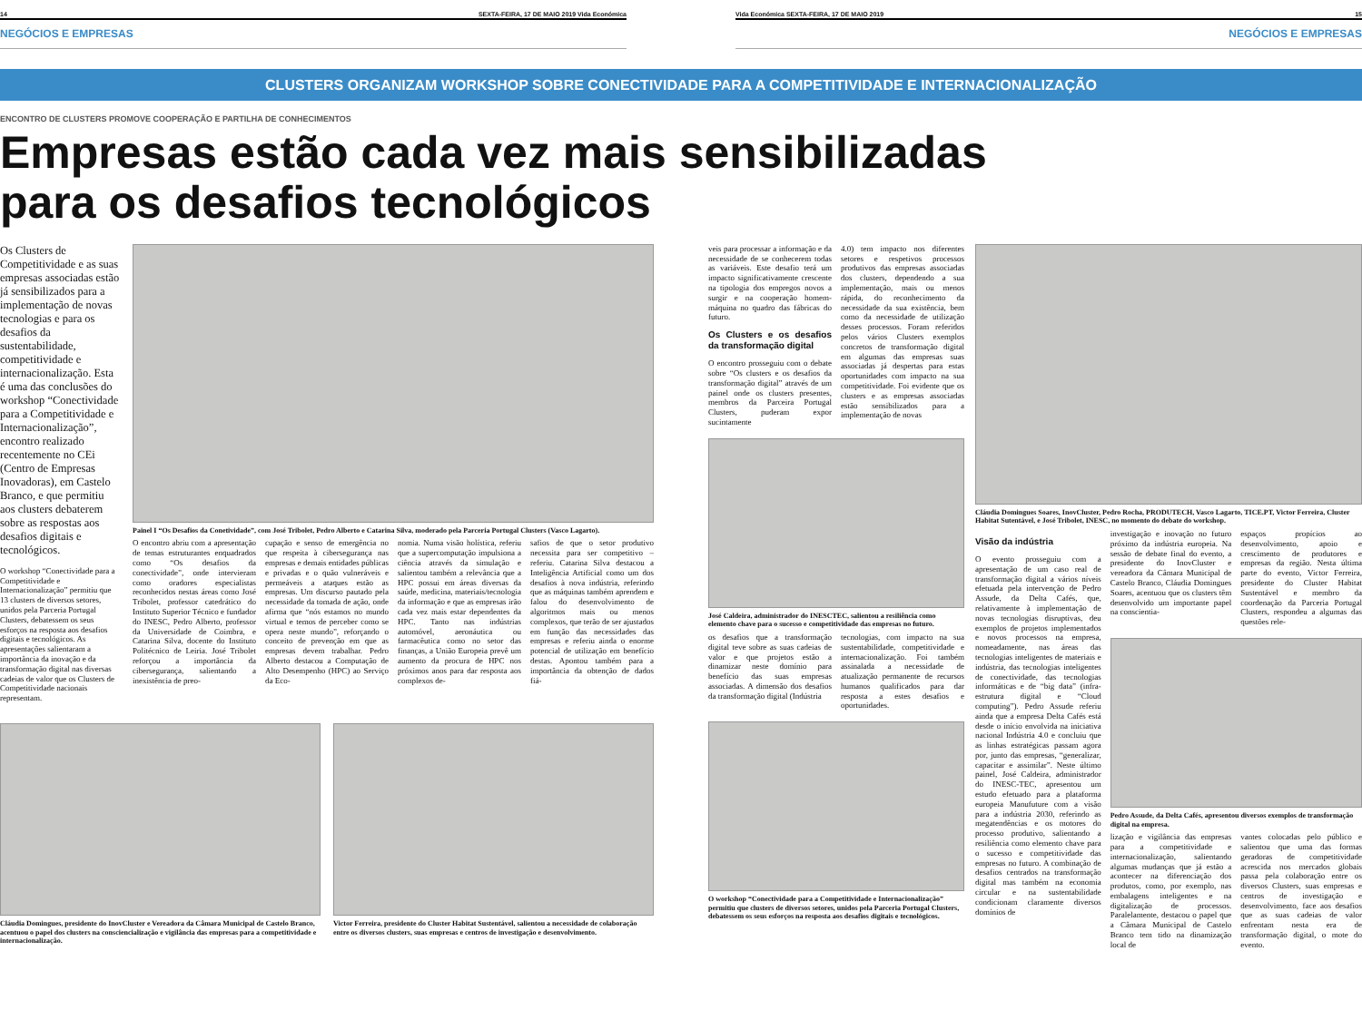14 SEXTA-FEIRA, 17 DE MAIO 2019 Vida Económica
NEGÓCIOS E EMPRESAS
Vida Económica SEXTA-FEIRA, 17 DE MAIO 2019 15
NEGÓCIOS E EMPRESAS
CLUSTERS ORGANIZAM WORKSHOP SOBRE CONECTIVIDADE PARA A COMPETITIVIDADE E INTERNACIONALIZAÇÃO
ENCONTRO DE CLUSTERS PROMOVE COOPERAÇÃO E PARTILHA DE CONHECIMENTOS
Empresas estão cada vez mais sensibilizadas
para os desafios tecnológicos
Os Clusters de Competitividade e as suas empresas associadas estão já sensibilizados para a implementação de novas tecnologias e para os desafios da sustentabilidade, competitividade e internacionalização. Esta é uma das conclusões do workshop “Conectividade para a Competitividade e Internacionalização”, encontro realizado recentemente no CEi (Centro de Empresas Inovadoras), em Castelo Branco, e que permitiu aos clusters debaterem sobre as respostas aos desafios digitais e tecnológicos.
O workshop “Conectividade para a Competitividade e Internacionalização” permitiu que 13 clusters de diversos setores, unidos pela Parceria Portugal Clusters, debatessem os seus esforços na resposta aos desafios digitais e tecnológicos. As apresentações salientaram a importância da inovação e da transformação digital nas diversas cadeias de valor que os Clusters de Competitividade nacionais representam.
Painel I “Os Desafios da Conetividade”, com José Tribolet, Pedro Alberto e Catarina Silva, moderado pela Parceria Portugal Clusters (Vasco Lagarto).
O encontro abriu com a apresentação de temas estruturantes enquadrados como “Os desafios da conectividade”, onde intervieram como oradores especialistas reconhecidos nestas áreas como José Tribolet, professor catedrático do Instituto Superior Técnico e fundador do INESC, Pedro Alberto, professor da Universidade de Coimbra, e Catarina Silva, docente do Instituto Politécnico de Leiria. José Tribolet reforçou a importância da cibersegurança, salientando a inexistência de preo-
cupação e senso de emergência no que respeita à cibersegurança nas empresas e demais entidades públicas e privadas e o quão vulneráveis e permeáveis a ataques estão as empresas. Um discurso pautado pela necessidade da tomada de ação, onde afirma que “nós estamos no mundo virtual e temos de perceber como se opera neste mundo”, reforçando o conceito de prevenção em que as empresas devem trabalhar. Pedro Alberto destacou a Computação de Alto Desempenho (HPC) ao Serviço da Eco-
nomia. Numa visão holística, referiu que a supercomputação impulsiona a ciência através da simulação e salientou também a relevância que a HPC possui em áreas diversas da saúde, medicina, materiais/tecnologia da informação e que as empresas irão cada vez mais estar dependentes da HPC. Tanto nas indústrias automóvel, aeronáutica ou farmacêutica como no setor das finanças, a União Europeia prevê um aumento da procura de HPC nos próximos anos para dar resposta aos complexos de-
safios de que o setor produtivo necessita para ser competitivo – referiu. Catarina Silva destacou a Inteligência Artificial como um dos desafios à nova indústria, referindo que as máquinas também aprendem e falou do desenvolvimento de algoritmos mais ou menos complexos, que terão de ser ajustados em função das necessidades das empresas e referiu ainda o enorme potencial de utilização em benefício destas. Apontou também para a importância da obtenção de dados fiá-
Cláudia Domingues, presidente do InovCluster e Vereadora da Câmara Municipal de Castelo Branco, acentuou o papel dos clusters na consciencialização e vigilância das empresas para a competitividade e internacionalização.
Victor Ferreira, presidente do Cluster Habitat Sustentável, salientou a necessidade de colaboração entre os diversos clusters, suas empresas e centros de investigação e desenvolvimento.
veis para processar a informação e da necessidade de se conhecerem todas as variáveis. Este desafio terá um impacto significativamente crescente na tipologia dos empregos novos a surgir e na cooperação homem-máquina no quadro das fábricas do futuro.
Os Clusters e os desafios da transformação digital
O encontro prosseguiu com o debate sobre “Os clusters e os desafios da transformação digital” através de um painel onde os clusters presentes, membros da Parceira Portugal Clusters, puderam expor sucintamente
4.0) tem impacto nos diferentes setores e respetivos processos produtivos das empresas associadas dos clusters, dependendo a sua implementação, mais ou menos rápida, do reconhecimento da necessidade da sua existência, bem como da necessidade de utilização desses processos. Foram referidos pelos vários Clusters exemplos concretos de transformação digital em algumas das empresas suas associadas já despertas para estas oportunidades com impacto na sua competitividade. Foi evidente que os clusters e as empresas associadas estão sensibilizados para a implementação de novas
José Caldeira, administrador do INESCTEC, salientou a resiliência como elemento chave para o sucesso e competitividade das empresas no futuro.
os desafios que a transformação digital teve sobre as suas cadeias de valor e que projetos estão a dinamizar neste domínio para benefício das suas empresas associadas. A dimensão dos desafios da transformação digital (Indústria
tecnologias, com impacto na sua sustentabilidade, competitividade e internacionalização. Foi também assinalada a necessidade de atualização permanente de recursos humanos qualificados para dar resposta a estes desafios e oportunidades.
O workshop “Conectividade para a Competitividade e Internacionalização” permitiu que clusters de diversos setores, unidos pela Parceria Portugal Clusters, debatessem os seus esforços na resposta aos desafios digitais e tecnológicos.
Cláudia Domingues Soares, InovCluster, Pedro Rocha, PRODUTECH, Vasco Lagarto, TICE.PT, Victor Ferreira, Cluster Habitat Sutentável, e José Tribolet, INESC, no momento do debate do workshop.
Visão da indústria
O evento prosseguiu com a apresentação de um caso real de transformação digital a vários níveis efetuada pela intervenção de Pedro Assude, da Delta Cafés, que, relativamente à implementação de novas tecnologias disruptivas, deu exemplos de projetos implementados e novos processos na empresa, nomeadamente, nas áreas das tecnologias inteligentes de materiais e indústria, das tecnologias inteligentes de conectividade, das tecnologias informáticas e de “big data” (infra-estrutura digital e “Cloud computing”). Pedro Assude referiu ainda que a empresa Delta Cafés está desde o início envolvida na iniciativa nacional Indústria 4.0 e concluiu que as linhas estratégicas passam agora por, junto das empresas, “generalizar, capacitar e assimilar”. Neste último painel, José Caldeira, administrador do INESC-TEC, apresentou um estudo efetuado para a plataforma europeia Manufuture com a visão para a indústria 2030, referindo as megatendências e os motores do processo produtivo, salientando a resiliência como elemento chave para o sucesso e competitividade das empresas no futuro. A combinação de desafios centrados na transformação digital mas também na economia circular e na sustentabilidade condicionam claramente diversos domínios de
investigação e inovação no futuro próximo da indústria europeia. Na sessão de debate final do evento, a presidente do InovCluster e vereadora da Câmara Municipal de Castelo Branco, Cláudia Domingues Soares, acentuou que os clusters têm desenvolvido um importante papel na conscientia-
espaços propícios ao desenvolvimento, apoio e crescimento de produtores e empresas da região. Nesta última parte do evento, Victor Ferreira, presidente do Cluster Habitat Sustentável e membro da coordenação da Parceria Portugal Clusters, respondeu a algumas das questões rele-
Pedro Assude, da Delta Cafés, apresentou diversos exemplos de transformação digital na empresa.
lização e vigilância das empresas para a competitividade e internacionalização, salientando algumas mudanças que já estão a acontecer na diferenciação dos produtos, como, por exemplo, nas embalagens inteligentes e na digitalização de processos. Paralelamente, destacou o papel que a Câmara Municipal de Castelo Branco tem tido na dinamização local de
vantes colocadas pelo público e salientou que uma das formas geradoras de competitividade acrescida nos mercados globais passa pela colaboração entre os diversos Clusters, suas empresas e centros de investigação e desenvolvimento, face aos desafios que as suas cadeias de valor enfrentam nesta era de transformação digital, o mote do evento.